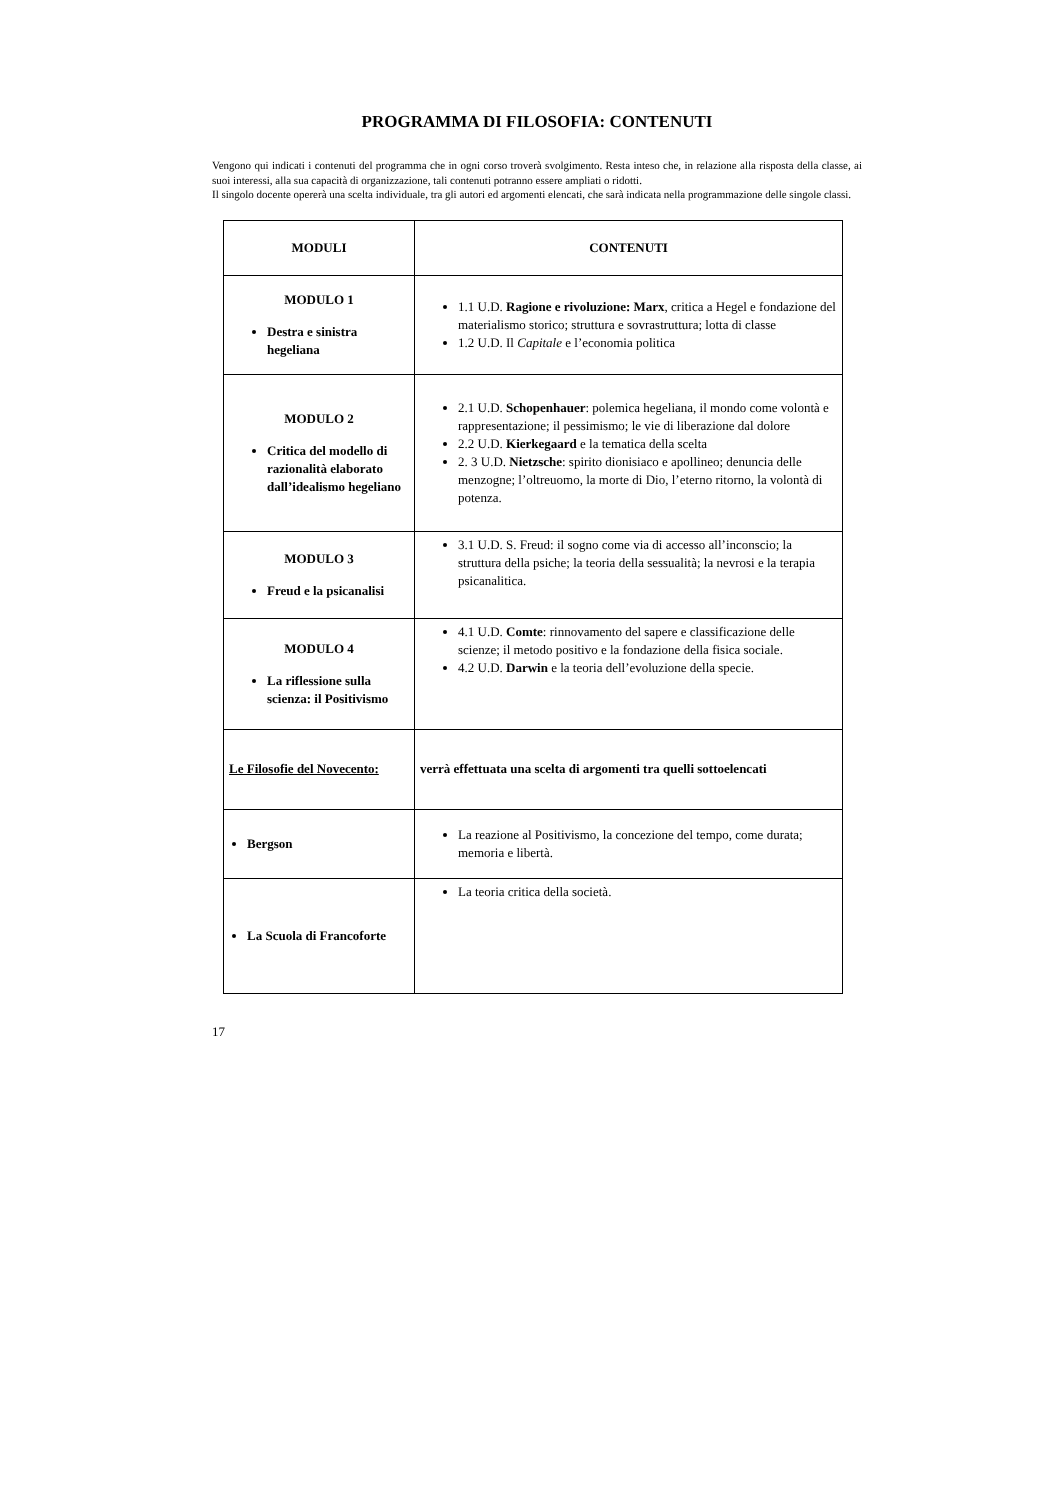PROGRAMMA DI FILOSOFIA: CONTENUTI
Vengono qui indicati i contenuti del programma che in ogni corso troverà svolgimento. Resta inteso che, in relazione alla risposta della classe, ai suoi interessi, alla sua capacità di organizzazione, tali contenuti potranno essere ampliati o ridotti.
Il singolo docente opererà una scelta individuale, tra gli autori ed argomenti elencati, che sarà indicata nella programmazione delle singole classi.
| MODULI | CONTENUTI |
| --- | --- |
| MODULO 1 Destra e sinistra hegeliana | 1.1 U.D. Ragione e rivoluzione: Marx , critica a Hegel e fondazione del materialismo storico; struttura e sovrastruttura; lotta di classe 1.2 U.D. Il Capitale e l’economia politica |
| MODULO 2 Critica del modello di razionalità elaborato dall’idealismo hegeliano | 2.1 U.D. Schopenhauer : polemica hegeliana, il mondo come volontà e rappresentazione; il pessimismo; le vie di liberazione dal dolore 2.2 U.D. Kierkegaard e la tematica della scelta 2. 3 U.D. Nietzsche : spirito dionisiaco e apollineo; denuncia delle menzogne; l’oltreuomo, la morte di Dio, l’eterno ritorno, la volontà di potenza. |
| MODULO 3 Freud e la psicanalisi | 3.1 U.D. S. Freud: il sogno come via di accesso all’inconscio; la struttura della psiche; la teoria della sessualità; la nevrosi e la terapia psicanalitica. |
| MODULO 4 La riflessione sulla scienza: il Positivismo | 4.1 U.D. Comte : rinnovamento del sapere e classificazione delle scienze; il metodo positivo e la fondazione della fisica sociale. 4.2 U.D. Darwin e la teoria dell’evoluzione della specie. |
| Le Filosofie del Novecento: | verrà effettuata una scelta di argomenti tra quelli sottoelencati |
| Bergson | La reazione al Positivismo, la concezione del tempo, come durata; memoria e libertà. |
| La Scuola di Francoforte | La teoria critica della società. |
17